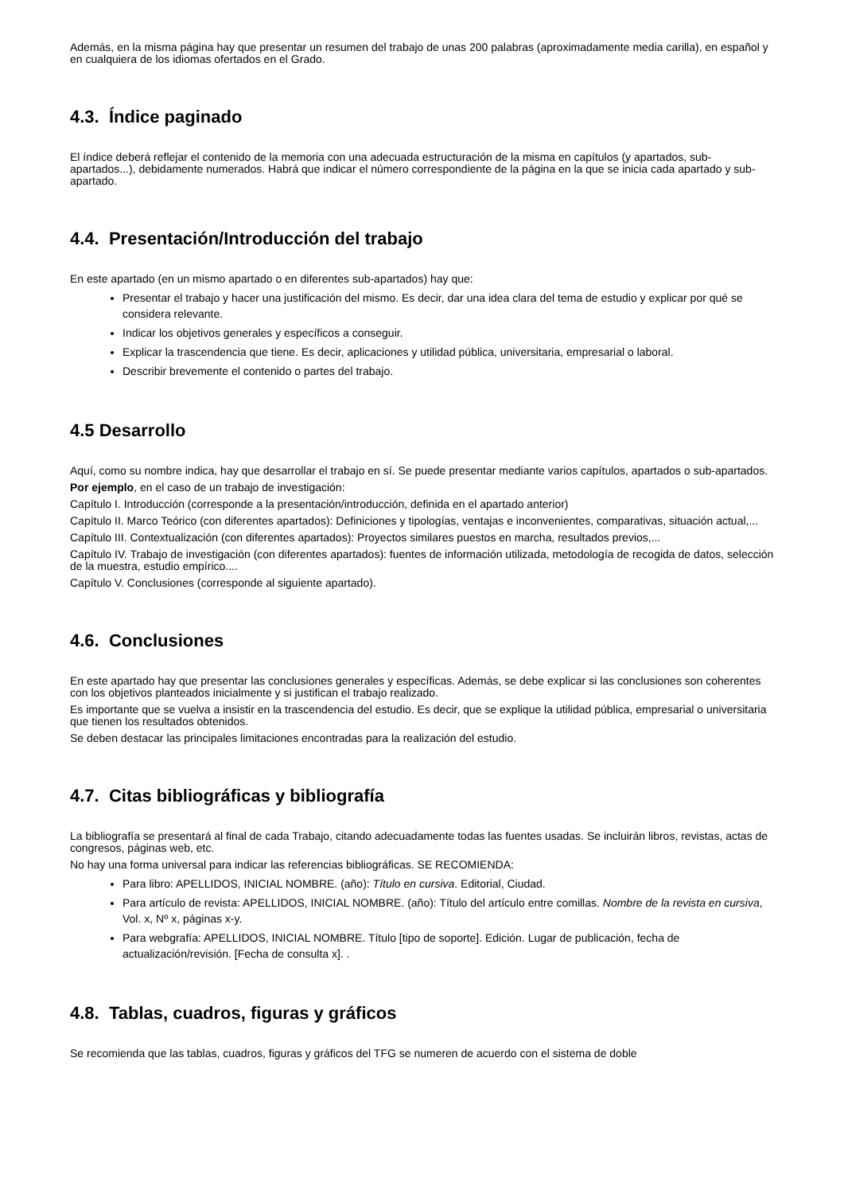Además, en la misma página hay que presentar un resumen del trabajo de unas 200 palabras (aproximadamente media carilla), en español y en cualquiera de los idiomas ofertados en el Grado.
4.3. Índice paginado
El índice deberá reflejar el contenido de la memoria con una adecuada estructuración de la misma en capítulos (y apartados, sub-apartados...), debidamente numerados. Habrá que indicar el número correspondiente de la página en la que se inicia cada apartado y sub-apartado.
4.4. Presentación/Introducción del trabajo
En este apartado (en un mismo apartado o en diferentes sub-apartados) hay que:
Presentar el trabajo y hacer una justificación del mismo. Es decir, dar una idea clara del tema de estudio y explicar por qué se considera relevante.
Indicar los objetivos generales y específicos a conseguir.
Explicar la trascendencia que tiene. Es decir, aplicaciones y utilidad pública, universitaria, empresarial o laboral.
Describir brevemente el contenido o partes del trabajo.
4.5 Desarrollo
Aquí, como su nombre indica, hay que desarrollar el trabajo en sí. Se puede presentar mediante varios capítulos, apartados o sub-apartados.
Por ejemplo, en el caso de un trabajo de investigación:
Capítulo I. Introducción (corresponde a la presentación/introducción, definida en el apartado anterior)
Capítulo II. Marco Teórico (con diferentes apartados): Definiciones y tipologías, ventajas e inconvenientes, comparativas, situación actual,...
Capítulo III. Contextualización (con diferentes apartados): Proyectos similares puestos en marcha, resultados previos,...
Capítulo IV. Trabajo de investigación (con diferentes apartados): fuentes de información utilizada, metodología de recogida de datos, selección de la muestra, estudio empírico....
Capítulo V. Conclusiones (corresponde al siguiente apartado).
4.6. Conclusiones
En este apartado hay que presentar las conclusiones generales y específicas. Además, se debe explicar si las conclusiones son coherentes con los objetivos planteados inicialmente y si justifican el trabajo realizado.
Es importante que se vuelva a insistir en la trascendencia del estudio. Es decir, que se explique la utilidad pública, empresarial o universitaria que tienen los resultados obtenidos.
Se deben destacar las principales limitaciones encontradas para la realización del estudio.
4.7. Citas bibliográficas y bibliografía
La bibliografía se presentará al final de cada Trabajo, citando adecuadamente todas las fuentes usadas. Se incluirán libros, revistas, actas de congresos, páginas web, etc.
No hay una forma universal para indicar las referencias bibliográficas. SE RECOMIENDA:
Para libro: APELLIDOS, INICIAL NOMBRE. (año): Título en cursiva. Editorial, Ciudad.
Para artículo de revista: APELLIDOS, INICIAL NOMBRE. (año): Título del artículo entre comillas. Nombre de la revista en cursiva, Vol. x, Nº x, páginas x-y.
Para webgrafía: APELLIDOS, INICIAL NOMBRE. Título [tipo de soporte]. Edición. Lugar de publicación, fecha de actualización/revisión. [Fecha de consulta x]. .
4.8. Tablas, cuadros, figuras y gráficos
Se recomienda que las tablas, cuadros, figuras y gráficos del TFG se numeren de acuerdo con el sistema de doble